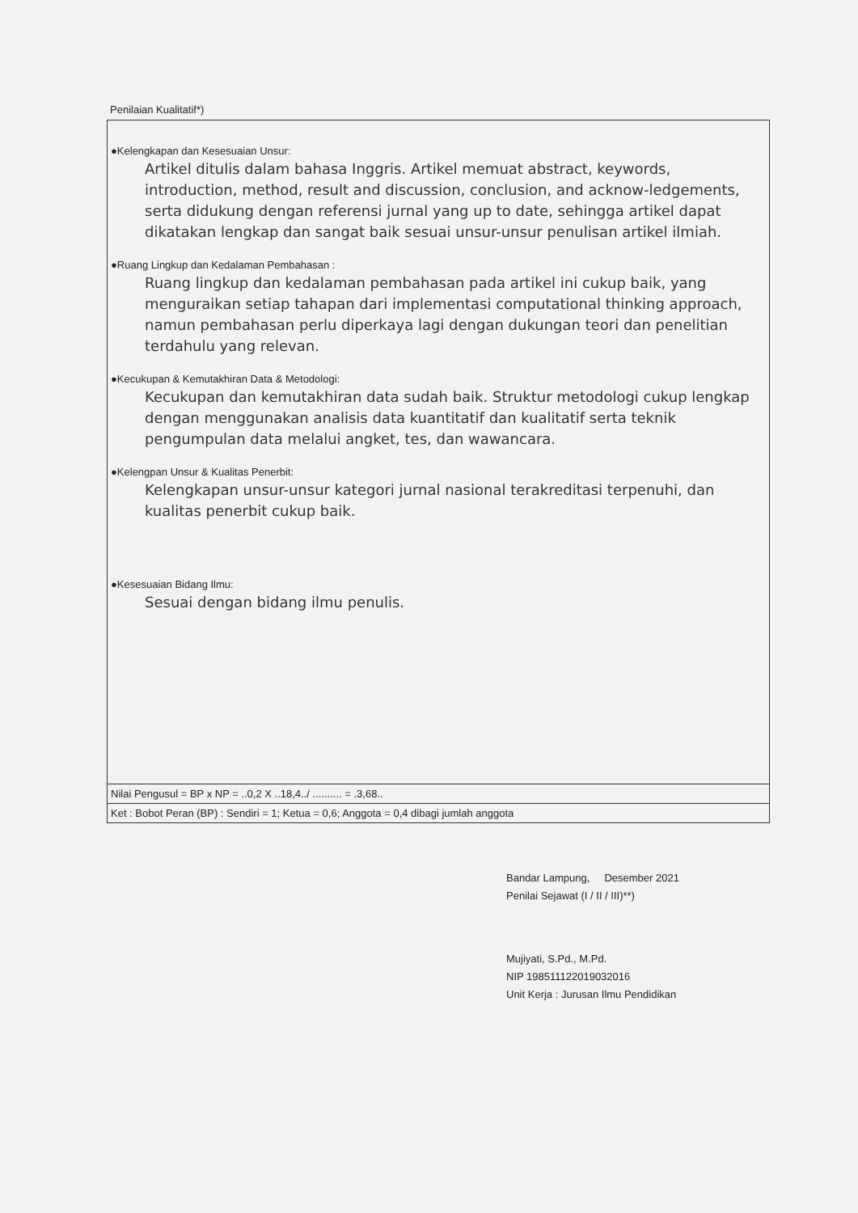Penilaian Kualitatif*)
●Kelengkapan dan Kesesuaian Unsur:
Artikel ditulis dalam bahasa Inggris. Artikel memuat abstract, keywords, introduction, method, result and discussion, conclusion, and acknow-ledgements, serta didukung dengan referensi jurnal yang up to date, sehingga artikel dapat dikatakan lengkap dan sangat baik sesuai unsur-unsur penulisan artikel ilmiah.
●Ruang Lingkup dan Kedalaman Pembahasan :
Ruang lingkup dan kedalaman pembahasan pada artikel ini cukup baik, yang menguraikan setiap tahapan dari implementasi computational thinking approach, namun pembahasan perlu diperkaya lagi dengan dukungan teori dan penelitian terdahulu yang relevan.
●Kecukupan & Kemutakhiran Data & Metodologi:
Kecukupan dan kemutakhiran data sudah baik. Struktur metodologi cukup lengkap dengan menggunakan analisis data kuantitatif dan kualitatif serta teknik pengumpulan data melalui angket, tes, dan wawancara.
●Kelengpan Unsur & Kualitas Penerbit:
Kelengkapan unsur-unsur kategori jurnal nasional terakreditasi terpenuhi, dan kualitas penerbit cukup baik.
●Kesesuaian Bidang Ilmu:
Sesuai dengan bidang ilmu penulis.
Nilai Pengusul = BP x NP = ..0,2 X ..18,4../ .......... = .3,68..
Ket : Bobot Peran (BP) : Sendiri = 1; Ketua = 0,6; Anggota = 0,4 dibagi jumlah anggota
Bandar Lampung, Desember 2021
Penilai Sejawat (I / II / III)**)
Mujiyati, S.Pd., M.Pd.
NIP 198511122019032016
Unit Kerja : Jurusan Ilmu Pendidikan